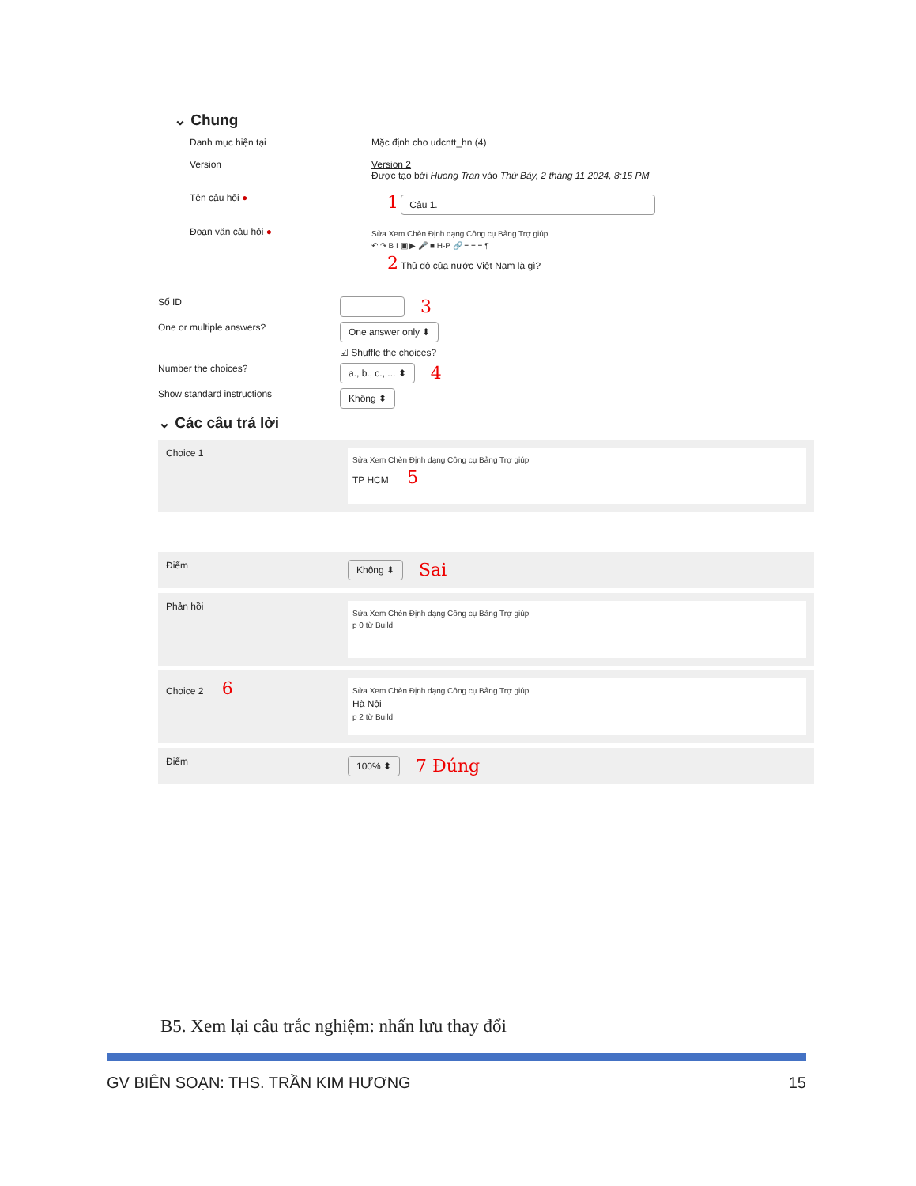⌄ Chung
Danh mục hiện tại Mặc định cho udcntt_hn (4)
Version Version 2
Được tạo bởi Huong Tran vào Thứ Bảy, 2 tháng 11 2024, 8:15 PM
Tên câu hỏi ●
1 Câu 1.
Đoạn văn câu hỏi ●
Sửa Xem Chèn Định dạng Công cụ Bảng Trợ giúp
↶ ↷ B I ▣ ▶ 🎤 ■ H-P 🔗 ≡ ≡ ≡ ¶
2 Thủ đô của nước Việt Nam là gì?
Số ID
3
One or multiple answers?
One answer only ⬍
☑ Shuffle the choices?
Number the choices?
a., b., c., ... ⬍ 4
Show standard instructions
Không ⬍
⌄ Các câu trả lời
Choice 1
Sửa Xem Chèn Định dạng Công cụ Bảng Trợ giúp
TP HCM 5
Điểm
Không ⬍ Sai
Phản hồi
Sửa Xem Chèn Định dạng Công cụ Bảng Trợ giúp
p 0 từ Build
Choice 2 6
Sửa Xem Chèn Định dạng Công cụ Bảng Trợ giúp
Hà Nội
p 2 từ Build
Điểm
100% ⬍ 7 Đúng
B5. Xem lại câu trắc nghiệm: nhấn lưu thay đổi
GV BIÊN SOẠN: THS. TRẦN KIM HƯƠNG 15